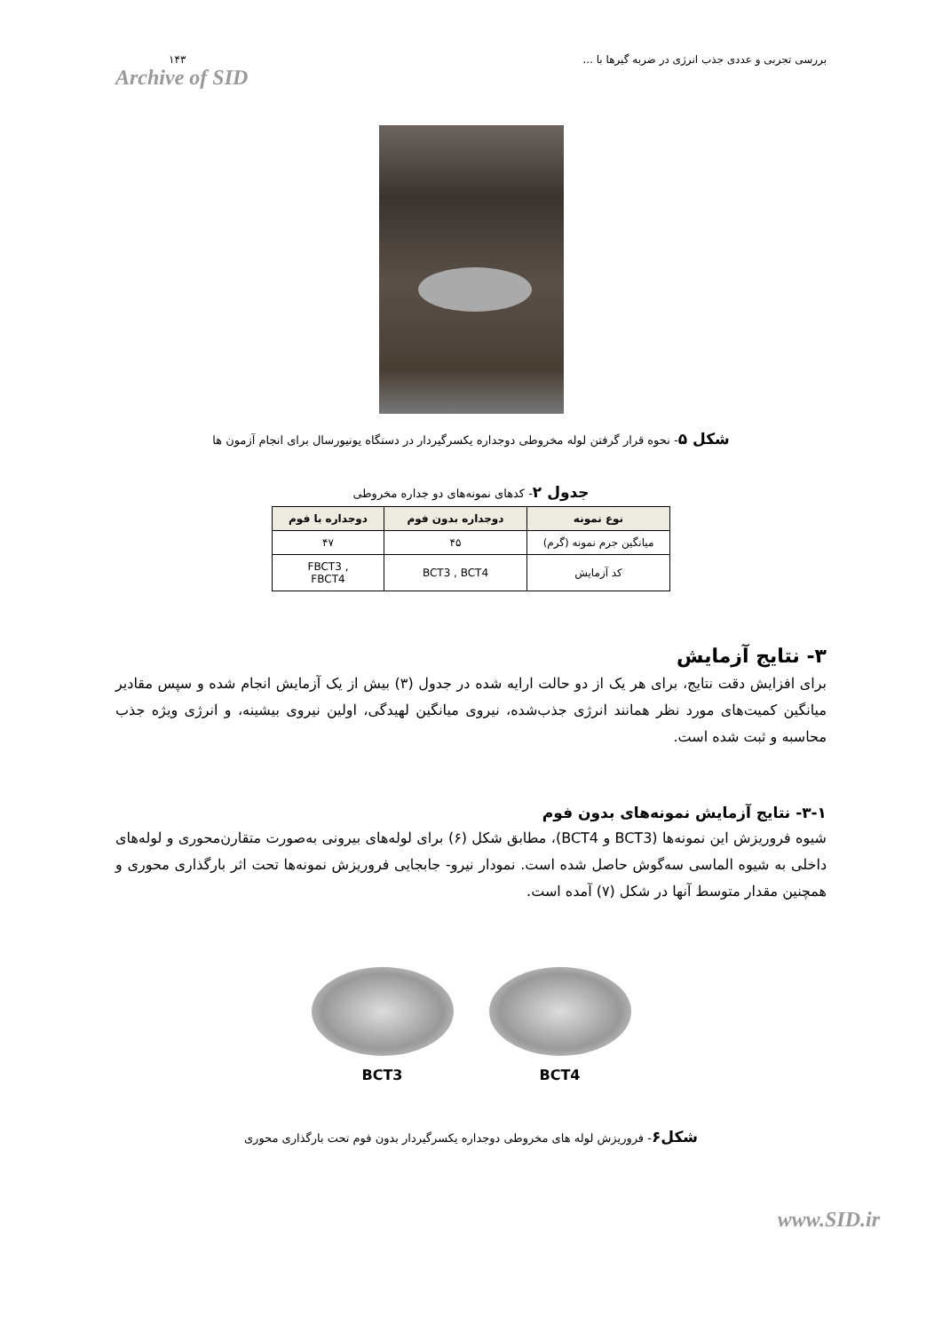۱۴۳
Archive of SID
بررسی تجربی و عددی جذب انرژی در ضربه گیرها با ...
شکل ۵- نحوه قرار گرفتن لوله مخروطی دوجداره یکسرگیردار در دستگاه یونیورسال برای انجام آزمون ها
جدول ۲- کدهای نمونه‌های دو جداره مخروطی
| نوع نمونه | دوجداره بدون فوم | دوجداره با فوم |
| --- | --- | --- |
| میانگین جرم نمونه (گرم) | ۴۵ | ۴۷ |
| کد آزمایش | BCT3 , BCT4 | FBCT3 , FBCT4 |
۳- نتایج آزمایش
برای افزایش دقت نتایج، برای هر یک از دو حالت ارایه شده در جدول (۳) بیش از یک آزمایش انجام شده و سپس مقادیر میانگین کمیت‌های مورد نظر همانند انرژی جذب‌شده، نیروی میانگین لهیدگی، اولین نیروی بیشینه، و انرژی ویژه جذب محاسبه و ثبت شده است.
۳-۱- نتایج آزمایش نمونه‌های بدون فوم
شیوه فروریزش این نمونه‌ها (BCT3 و BCT4)، مطابق شکل (۶) برای لوله‌های بیرونی به‌صورت متقارن‌محوری و لوله‌های داخلی به شیوه الماسی سه‌گوش حاصل شده است. نمودار نیرو- جابجایی فروریزش نمونه‌ها تحت اثر بارگذاری محوری و همچنین مقدار متوسط آنها در شکل (۷) آمده است.
BCT3 BCT4
شکل۶- فروریزش لوله های مخروطی دوجداره یکسرگیردار بدون فوم تحت بارگذاری محوری
www.SID.ir